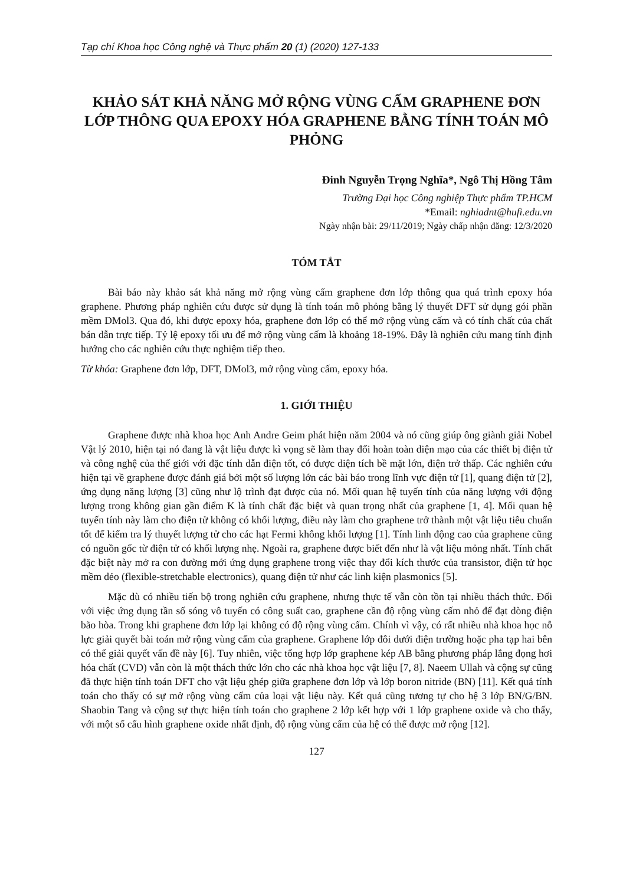Tạp chí Khoa học Công nghệ và Thực phẩm 20 (1) (2020) 127-133
KHẢO SÁT KHẢ NĂNG MỞ RỘNG VÙNG CẤM GRAPHENE ĐƠN LỚP THÔNG QUA EPOXY HÓA GRAPHENE BẰNG TÍNH TOÁN MÔ PHỎNG
Đinh Nguyễn Trọng Nghĩa*, Ngô Thị Hồng Tâm
Trường Đại học Công nghiệp Thực phẩm TP.HCM
*Email: nghiadnt@hufi.edu.vn
Ngày nhận bài: 29/11/2019; Ngày chấp nhận đăng: 12/3/2020
TÓM TẮT
Bài báo này khảo sát khả năng mở rộng vùng cấm graphene đơn lớp thông qua quá trình epoxy hóa graphene. Phương pháp nghiên cứu được sử dụng là tính toán mô phỏng bằng lý thuyết DFT sử dụng gói phần mềm DMol3. Qua đó, khi được epoxy hóa, graphene đơn lớp có thể mở rộng vùng cấm và có tính chất của chất bán dẫn trực tiếp. Tỷ lệ epoxy tối ưu để mở rộng vùng cấm là khoảng 18-19%. Đây là nghiên cứu mang tính định hướng cho các nghiên cứu thực nghiệm tiếp theo.
Từ khóa: Graphene đơn lớp, DFT, DMol3, mở rộng vùng cấm, epoxy hóa.
1. GIỚI THIỆU
Graphene được nhà khoa học Anh Andre Geim phát hiện năm 2004 và nó cũng giúp ông giành giải Nobel Vật lý 2010, hiện tại nó đang là vật liệu được kì vọng sẽ làm thay đổi hoàn toàn diện mạo của các thiết bị điện tử và công nghệ của thế giới với đặc tính dẫn điện tốt, có được diện tích bề mặt lớn, điện trở thấp. Các nghiên cứu hiện tại về graphene được đánh giá bởi một số lượng lớn các bài báo trong lĩnh vực điện tử [1], quang điện tử [2], ứng dụng năng lượng [3] cũng như lộ trình đạt được của nó. Mối quan hệ tuyến tính của năng lượng với động lượng trong không gian gần điểm K là tính chất đặc biệt và quan trọng nhất của graphene [1, 4]. Mối quan hệ tuyến tính này làm cho điện tử không có khối lượng, điều này làm cho graphene trở thành một vật liệu tiêu chuẩn tốt để kiểm tra lý thuyết lượng tử cho các hạt Fermi không khối lượng [1]. Tính linh động cao của graphene cũng có nguồn gốc từ điện tử có khối lượng nhẹ. Ngoài ra, graphene được biết đến như là vật liệu mỏng nhất. Tính chất đặc biệt này mở ra con đường mới ứng dụng graphene trong việc thay đổi kích thước của transistor, điện tử học mềm dẻo (flexible-stretchable electronics), quang điện tử như các linh kiện plasmonics [5].
Mặc dù có nhiều tiến bộ trong nghiên cứu graphene, nhưng thực tế vẫn còn tồn tại nhiều thách thức. Đối với việc ứng dụng tần số sóng vô tuyến có công suất cao, graphene cần độ rộng vùng cấm nhỏ để đạt dòng điện bão hòa. Trong khi graphene đơn lớp lại không có độ rộng vùng cấm. Chính vì vậy, có rất nhiều nhà khoa học nỗ lực giải quyết bài toán mở rộng vùng cấm của graphene. Graphene lớp đôi dưới điện trường hoặc pha tạp hai bên có thể giải quyết vấn đề này [6]. Tuy nhiên, việc tổng hợp lớp graphene kép AB bằng phương pháp lắng đọng hơi hóa chất (CVD) vẫn còn là một thách thức lớn cho các nhà khoa học vật liệu [7, 8]. Naeem Ullah và cộng sự cũng đã thực hiện tính toán DFT cho vật liệu ghép giữa graphene đơn lớp và lớp boron nitride (BN) [11]. Kết quả tính toán cho thấy có sự mở rộng vùng cấm của loại vật liệu này. Kết quả cũng tương tự cho hệ 3 lớp BN/G/BN. Shaobin Tang và cộng sự thực hiện tính toán cho graphene 2 lớp kết hợp với 1 lớp graphene oxide và cho thấy, với một số cấu hình graphene oxide nhất định, độ rộng vùng cấm của hệ có thể được mở rộng [12].
127